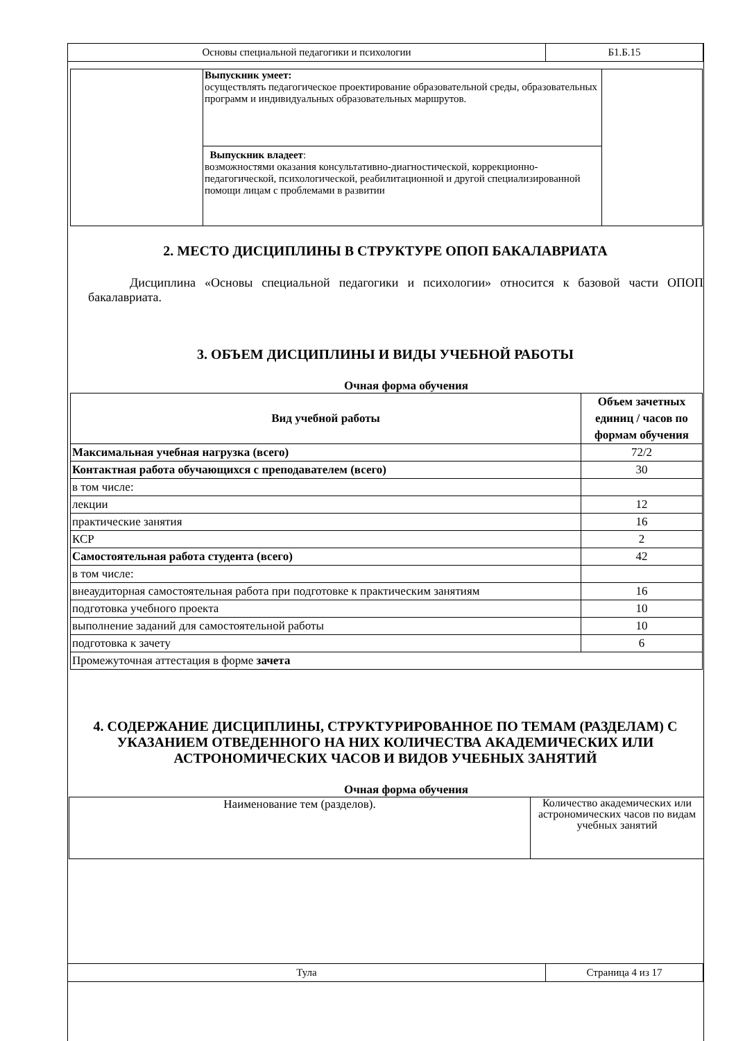| Основы специальной педагогики и психологии | Б1.Б.15 |
| | Выпускник умеет: осуществлять педагогическое проектирование образовательной среды, образовательных программ и индивидуальных образовательных маршрутов. | |
| | Выпускник владеет : возможностями оказания консультативно-диагностической, коррекционно-педагогической, психологической, реабилитационной и другой специализированной помощи лицам с проблемами в развитии | |
2. МЕСТО ДИСЦИПЛИНЫ В СТРУКТУРЕ ОПОП БАКАЛАВРИАТА
Дисциплина «Основы специальной педагогики и психологии» относится к базовой части ОПОП бакалавриата.
3. ОБЪЕМ ДИСЦИПЛИНЫ И ВИДЫ УЧЕБНОЙ РАБОТЫ
Очная форма обучения
| Вид учебной работы | Объем зачетных единиц / часов по формам обучения |
| --- | --- |
| Максимальная учебная нагрузка (всего) | 72/2 |
| Контактная работа обучающихся с преподавателем (всего) | 30 |
| в том числе: | |
| лекции | 12 |
| практические занятия | 16 |
| КСР | 2 |
| Самостоятельная работа студента (всего) | 42 |
| в том числе: | |
| внеаудиторная самостоятельная работа при подготовке к практическим занятиям | 16 |
| подготовка учебного проекта | 10 |
| выполнение заданий для самостоятельной работы | 10 |
| подготовка к зачету | 6 |
| Промежуточная аттестация в форме зачета | |
4. СОДЕРЖАНИЕ ДИСЦИПЛИНЫ, СТРУКТУРИРОВАННОЕ ПО ТЕМАМ (РАЗДЕЛАМ) С УКАЗАНИЕМ ОТВЕДЕННОГО НА НИХ КОЛИЧЕСТВА АКАДЕМИЧЕСКИХ ИЛИ АСТРОНОМИЧЕСКИХ ЧАСОВ И ВИДОВ УЧЕБНЫХ ЗАНЯТИЙ
Очная форма обучения
| Наименование тем (разделов). | Количество академических или астрономических часов по видам учебных занятий |
| Тула | Страница 4 из 17 |